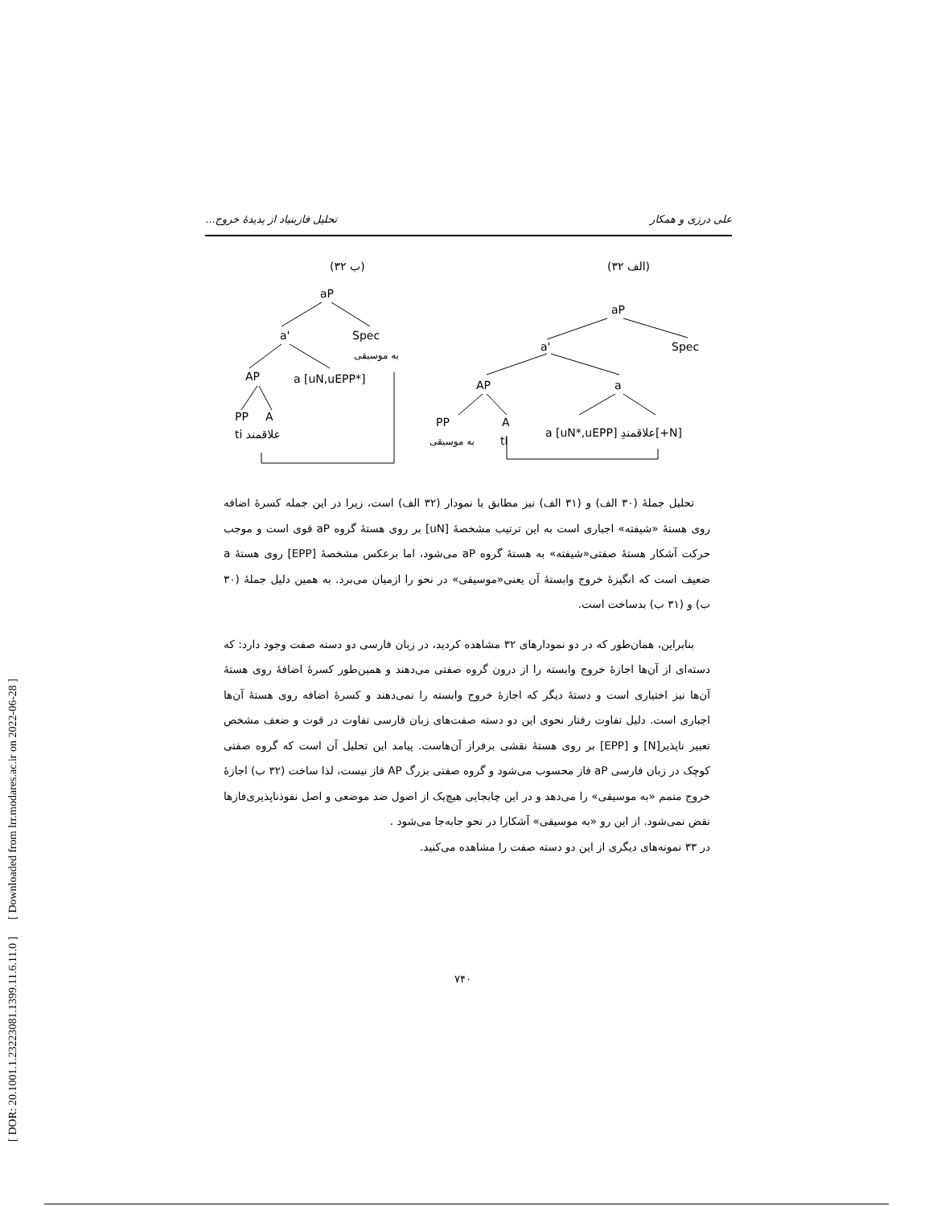[ DOR: 20.1001.1.23223081.1399.11.6.11.0 ] [ Downloaded from lrr.modares.ac.ir on 2022-06-28 ]
علی درزی و همکار تحلیل فازبنیاد از پدیدهٔ خروج...
(۳۲ الف)
(۳۲ ب)
aP
a'
Spec
به موسیقی
AP
a [uN,uEPP*]
PP
A
ti علاقمند
aP
a'
Spec
AP
a
PP
A
به موسیقی
ti
a [uN*,uEPP] علاقمندِ[+N]
تحلیل جملهٔ (۳۰ الف) و (۳۱ الف) نیز مطابق با نمودار (۳۲ الف) است، زیرا در این جمله کسرهٔ اضافه روی هستهٔ «شیفته» اجباری است به این ترتیب مشخصهٔ [uN] بر روی هستهٔ گروه aP قوی است و موجب حرکت آشکار هستهٔ صفتی«شیفته» به هستهٔ گروه aP می‌شود، اما برعکس مشخصهٔ [EPP] روی هستهٔ a ضعیف است که انگیزهٔ خروج وابستهٔ آن یعنی«موسیقی» در نحو را ازمیان می‌برد. به همین دلیل جملهٔ (۳۰ ب) و (۳۱ ب) بدساخت است.
بنابراین، همان‌طور که در دو نمودارهای ۳۲ مشاهده کردید، در زبان فارسی دو دسته صفت وجود دارد: که دسته‌ای از آن‌ها اجازهٔ خروج وابسته را از درون گروه صفتی می‌دهند و همین‌طور کسرهٔ اضافهٔ روی هستهٔ آن‌ها نیز اختیاری است و دستهٔ دیگر که اجازهٔ خروج وابسته را نمی‌دهند و کسرهٔ اضافه روی هستهٔ آن‌ها اجباری است. دلیل تفاوت رفتار نحوی این دو دسته صفت‌های زبان فارسی تفاوت در قوت و ضعف مشخص تعبیر ناپذیر[N] و [EPP] بر روی هستهٔ نقشی برفراز آن‌هاست. پیامد این تحلیل آن است که گروه صفتی کوچک در زبان فارسی aP فاز محسوب می‌شود و گروه صفتی بزرگ AP فاز نیست، لذا ساخت (۳۲ ب) اجازهٔ خروج متمم «به موسیقی» را می‌دهد و در این چابجایی هیچ‌یک از اصول ضد موضعی و اصل نفوذناپذیری‌فازها نقض نمی‌شود. از این رو «به موسیقی» آشکارا در نحو جابه‌جا می‌شود .
در ۳۳ نمونه‌های دیگری از این دو دسته صفت را مشاهده می‌کنید.
۷۴۰